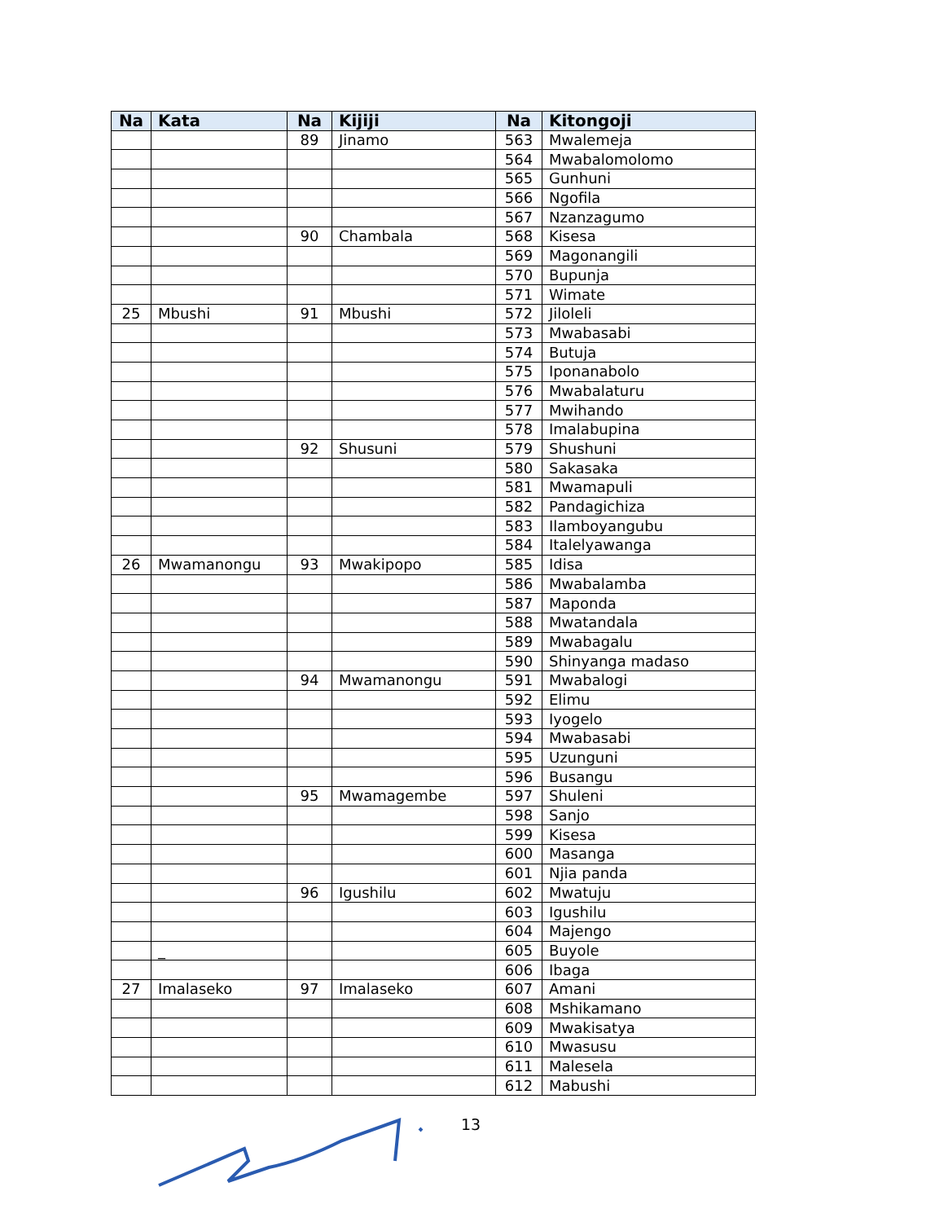| Na | Kata | Na | Kijiji | Na | Kitongoji |
| --- | --- | --- | --- | --- | --- |
| | | 89 | Jinamo | 563 | Mwalemeja |
| | | | | 564 | Mwabalomolomo |
| | | | | 565 | Gunhuni |
| | | | | 566 | Ngofila |
| | | | | 567 | Nzanzagumo |
| | | 90 | Chambala | 568 | Kisesa |
| | | | | 569 | Magonangili |
| | | | | 570 | Bupunja |
| | | | | 571 | Wimate |
| 25 | Mbushi | 91 | Mbushi | 572 | Jiloleli |
| | | | | 573 | Mwabasabi |
| | | | | 574 | Butuja |
| | | | | 575 | Iponanabolo |
| | | | | 576 | Mwabalaturu |
| | | | | 577 | Mwihando |
| | | | | 578 | Imalabupina |
| | | 92 | Shusuni | 579 | Shushuni |
| | | | | 580 | Sakasaka |
| | | | | 581 | Mwamapuli |
| | | | | 582 | Pandagichiza |
| | | | | 583 | Ilamboyangubu |
| | | | | 584 | Italelyawanga |
| 26 | Mwamanongu | 93 | Mwakipopo | 585 | Idisa |
| | | | | 586 | Mwabalamba |
| | | | | 587 | Maponda |
| | | | | 588 | Mwatandala |
| | | | | 589 | Mwabagalu |
| | | | | 590 | Shinyanga madaso |
| | | 94 | Mwamanongu | 591 | Mwabalogi |
| | | | | 592 | Elimu |
| | | | | 593 | Iyogelo |
| | | | | 594 | Mwabasabi |
| | | | | 595 | Uzunguni |
| | | | | 596 | Busangu |
| | | 95 | Mwamagembe | 597 | Shuleni |
| | | | | 598 | Sanjo |
| | | | | 599 | Kisesa |
| | | | | 600 | Masanga |
| | | | | 601 | Njia panda |
| | | 96 | Igushilu | 602 | Mwatuju |
| | | | | 603 | Igushilu |
| | | | | 604 | Majengo |
| | _ | | | 605 | Buyole |
| | | | | 606 | Ibaga |
| 27 | Imalaseko | 97 | Imalaseko | 607 | Amani |
| | | | | 608 | Mshikamano |
| | | | | 609 | Mwakisatya |
| | | | | 610 | Mwasusu |
| | | | | 611 | Malesela |
| | | | | 612 | Mabushi |
13